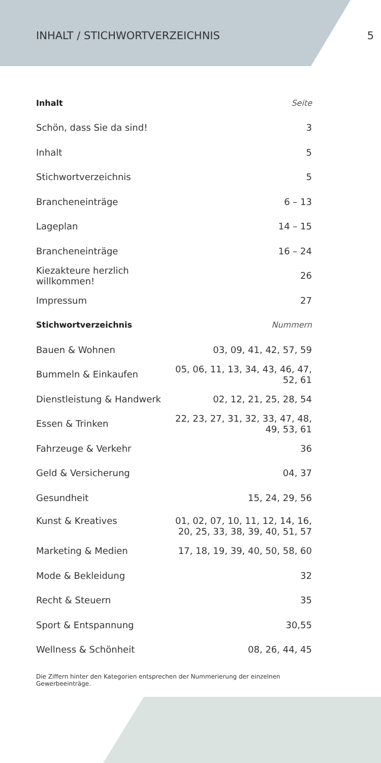INHALT / STICHWORTVERZEICHNIS 5
| Inhalt | Seite |
| --- | --- |
| Schön, dass Sie da sind! | 3 |
| Inhalt | 5 |
| Stichwortverzeichnis | 5 |
| Brancheneinträge | 6 – 13 |
| Lageplan | 14 – 15 |
| Brancheneinträge | 16 – 24 |
| Kiezakteure herzlich willkommen! | 26 |
| Impressum | 27 |
| Stichwortverzeichnis | Nummern |
| Bauen & Wohnen | 03, 09, 41, 42, 57, 59 |
| Bummeln & Einkaufen | 05, 06, 11, 13, 34, 43, 46, 47, 52, 61 |
| Dienstleistung & Handwerk | 02, 12, 21, 25, 28, 54 |
| Essen & Trinken | 22, 23, 27, 31, 32, 33, 47, 48, 49, 53, 61 |
| Fahrzeuge & Verkehr | 36 |
| Geld & Versicherung | 04, 37 |
| Gesundheit | 15, 24, 29, 56 |
| Kunst & Kreatives | 01, 02, 07, 10, 11, 12, 14, 16, 20, 25, 33, 38, 39, 40, 51, 57 |
| Marketing & Medien | 17, 18, 19, 39, 40, 50, 58, 60 |
| Mode & Bekleidung | 32 |
| Recht & Steuern | 35 |
| Sport & Entspannung | 30,55 |
| Wellness & Schönheit | 08, 26, 44, 45 |
Die Ziffern hinter den Kategorien entsprechen der Nummerierung der einzelnen Gewerbeeinträge.